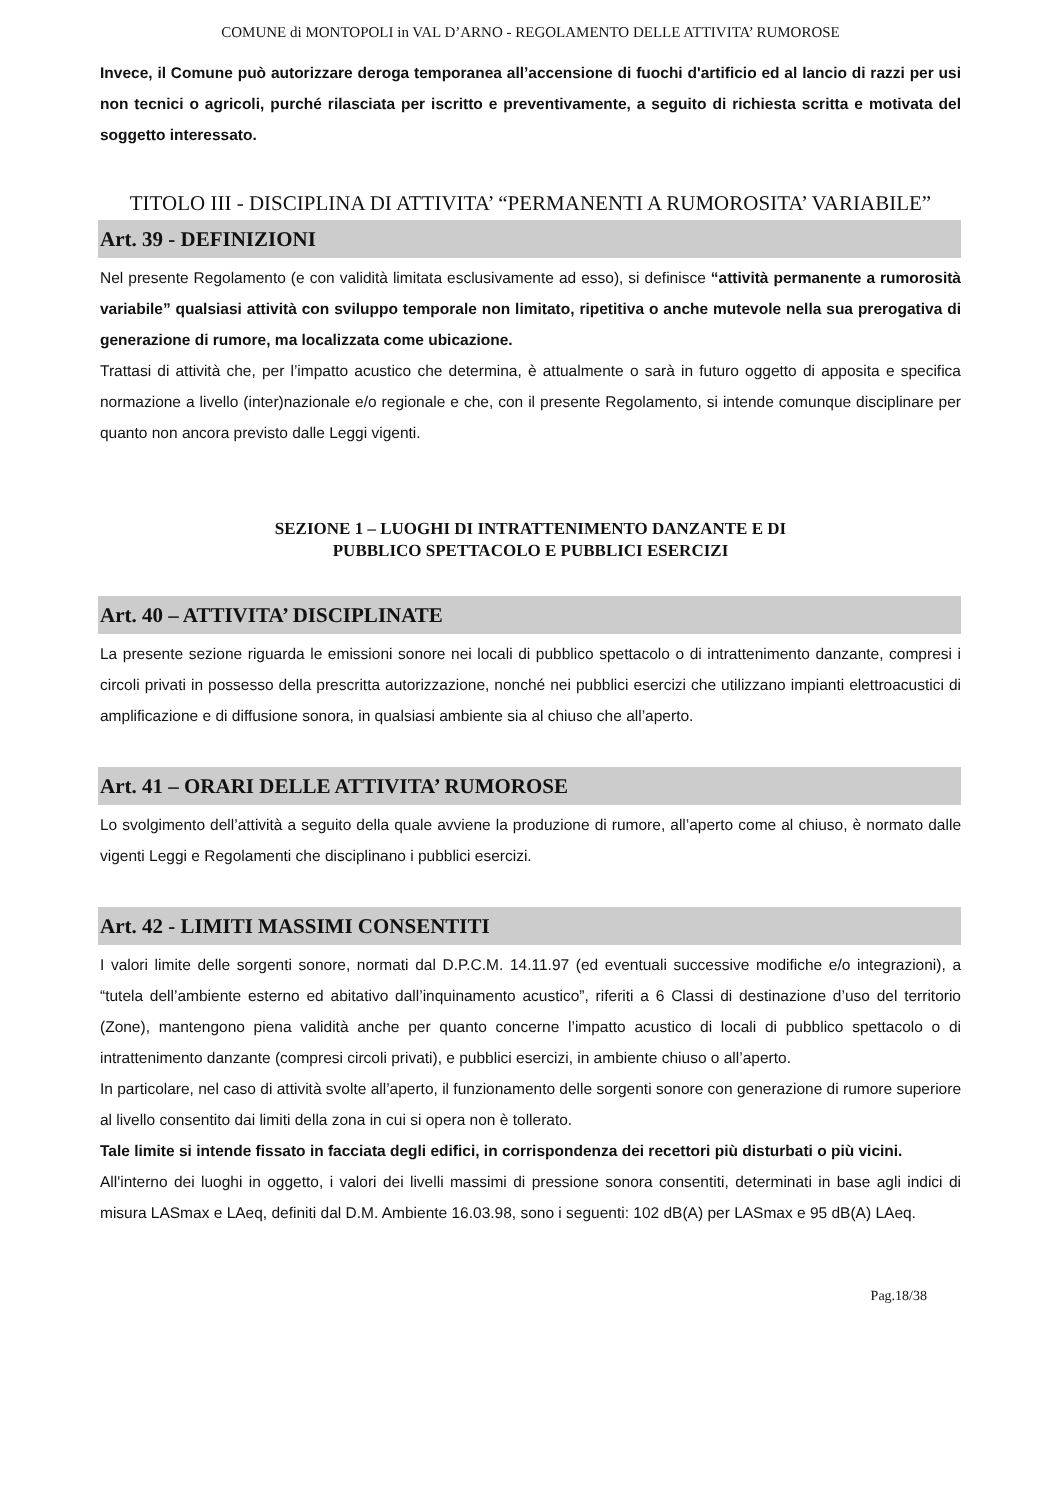COMUNE di MONTOPOLI in VAL D’ARNO - REGOLAMENTO DELLE ATTIVITA’ RUMOROSE
Invece, il Comune può autorizzare deroga temporanea all’accensione di fuochi d'artificio ed al lancio di razzi per usi non tecnici o agricoli, purché rilasciata per iscritto e preventivamente, a seguito di richiesta scritta e motivata del soggetto interessato.
TITOLO III - DISCIPLINA DI ATTIVITA’ “PERMANENTI A RUMOROSITA’ VARIABILE”
Art. 39 - DEFINIZIONI
Nel presente Regolamento (e con validità limitata esclusivamente ad esso), si definisce “attività permanente a rumorosità variabile” qualsiasi attività con sviluppo temporale non limitato, ripetitiva o anche mutevole nella sua prerogativa di generazione di rumore, ma localizzata come ubicazione.
Trattasi di attività che, per l’impatto acustico che determina, è attualmente o sarà in futuro oggetto di apposita e specifica normazione a livello (inter)nazionale e/o regionale e che, con il presente Regolamento, si intende comunque disciplinare per quanto non ancora previsto dalle Leggi vigenti.
SEZIONE 1 – LUOGHI DI INTRATTENIMENTO DANZANTE E DI
PUBBLICO SPETTACOLO E PUBBLICI ESERCIZI
Art. 40 – ATTIVITA’ DISCIPLINATE
La presente sezione riguarda le emissioni sonore nei locali di pubblico spettacolo o di intrattenimento danzante, compresi i circoli privati in possesso della prescritta autorizzazione, nonché nei pubblici esercizi che utilizzano impianti elettroacustici di amplificazione e di diffusione sonora, in qualsiasi ambiente sia al chiuso che all’aperto.
Art. 41 – ORARI DELLE ATTIVITA’ RUMOROSE
Lo svolgimento dell’attività a seguito della quale avviene la produzione di rumore, all’aperto come al chiuso, è normato dalle vigenti Leggi e Regolamenti che disciplinano i pubblici esercizi.
Art. 42 - LIMITI MASSIMI CONSENTITI
I valori limite delle sorgenti sonore, normati dal D.P.C.M. 14.11.97 (ed eventuali successive modifiche e/o integrazioni), a “tutela dell’ambiente esterno ed abitativo dall’inquinamento acustico”, riferiti a 6 Classi di destinazione d’uso del territorio (Zone), mantengono piena validità anche per quanto concerne l’impatto acustico di locali di pubblico spettacolo o di intrattenimento danzante (compresi circoli privati), e pubblici esercizi, in ambiente chiuso o all’aperto.
In particolare, nel caso di attività svolte all’aperto, il funzionamento delle sorgenti sonore con generazione di rumore superiore al livello consentito dai limiti della zona in cui si opera non è tollerato.
Tale limite si intende fissato in facciata degli edifici, in corrispondenza dei recettori più disturbati o più vicini.
All'interno dei luoghi in oggetto, i valori dei livelli massimi di pressione sonora consentiti, determinati in base agli indici di misura LASmax e LAeq, definiti dal D.M. Ambiente 16.03.98, sono i seguenti: 102 dB(A) per LASmax e 95 dB(A) LAeq.
Pag.18/38